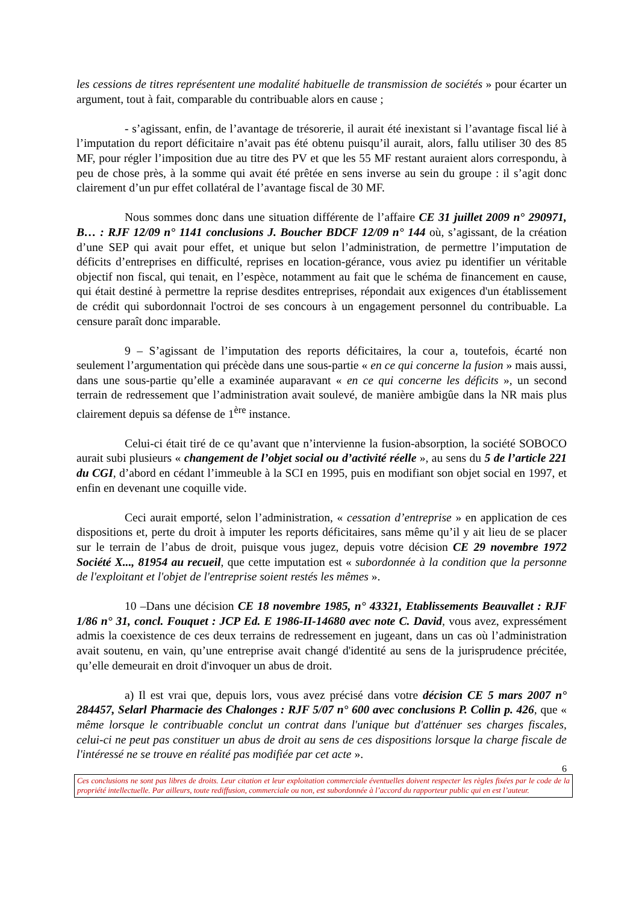les cessions de titres représentent une modalité habituelle de transmission de sociétés » pour écarter un argument, tout à fait, comparable du contribuable alors en cause ;
- s’agissant, enfin, de l’avantage de trésorerie, il aurait été inexistant si l’avantage fiscal lié à l’imputation du report déficitaire n’avait pas été obtenu puisqu’il aurait, alors, fallu utiliser 30 des 85 MF, pour régler l’imposition due au titre des PV et que les 55 MF restant auraient alors correspondu, à peu de chose près, à la somme qui avait été prêtée en sens inverse au sein du groupe : il s’agit donc clairement d’un pur effet collatéral de l’avantage fiscal de 30 MF.
Nous sommes donc dans une situation différente de l’affaire CE 31 juillet 2009 n° 290971, B… : RJF 12/09 n° 1141 conclusions J. Boucher BDCF 12/09 n° 144 où, s’agissant, de la création d’une SEP qui avait pour effet, et unique but selon l’administration, de permettre l’imputation de déficits d’entreprises en difficulté, reprises en location-gérance, vous aviez pu identifier un véritable objectif non fiscal, qui tenait, en l’espèce, notamment au fait que le schéma de financement en cause, qui était destiné à permettre la reprise desdites entreprises, répondait aux exigences d'un établissement de crédit qui subordonnait l'octroi de ses concours à un engagement personnel du contribuable. La censure paraît donc imparable.
9 – S’agissant de l’imputation des reports déficitaires, la cour a, toutefois, écarté non seulement l’argumentation qui précède dans une sous-partie « en ce qui concerne la fusion » mais aussi, dans une sous-partie qu’elle a examinée auparavant « en ce qui concerne les déficits », un second terrain de redressement que l’administration avait soulevé, de manière ambigûe dans la NR mais plus clairement depuis sa défense de 1<sup>ère</sup> instance.
Celui-ci était tiré de ce qu’avant que n’intervienne la fusion-absorption, la société SOBOCO aurait subi plusieurs « changement de l’objet social ou d’activité réelle », au sens du 5 de l’article 221 du CGI, d’abord en cédant l’immeuble à la SCI en 1995, puis en modifiant son objet social en 1997, et enfin en devenant une coquille vide.
Ceci aurait emporté, selon l’administration, « cessation d’entreprise » en application de ces dispositions et, perte du droit à imputer les reports déficitaires, sans même qu’il y ait lieu de se placer sur le terrain de l’abus de droit, puisque vous jugez, depuis votre décision CE 29 novembre 1972 Société X..., 81954 au recueil, que cette imputation est « subordonnée à la condition que la personne de l'exploitant et l'objet de l'entreprise soient restés les mêmes ».
10 –Dans une décision CE 18 novembre 1985, n° 43321, Etablissements Beauvallet : RJF 1/86 n° 31, concl. Fouquet : JCP Ed. E 1986-II-14680 avec note C. David, vous avez, expressément admis la coexistence de ces deux terrains de redressement en jugeant, dans un cas où l’administration avait soutenu, en vain, qu’une entreprise avait changé d'identité au sens de la jurisprudence précitée, qu’elle demeurait en droit d'invoquer un abus de droit.
a) Il est vrai que, depuis lors, vous avez précisé dans votre décision CE 5 mars 2007 n° 284457, Selarl Pharmacie des Chalonges : RJF 5/07 n° 600 avec conclusions P. Collin p. 426, que « même lorsque le contribuable conclut un contrat dans l'unique but d'atténuer ses charges fiscales, celui-ci ne peut pas constituer un abus de droit au sens de ces dispositions lorsque la charge fiscale de l'intéressé ne se trouve en réalité pas modifiée par cet acte ».
6
Ces conclusions ne sont pas libres de droits. Leur citation et leur exploitation commerciale éventuelles doivent respecter les règles fixées par le code de la propriété intellectuelle. Par ailleurs, toute rediffusion, commerciale ou non, est subordonnée à l’accord du rapporteur public qui en est l’auteur.